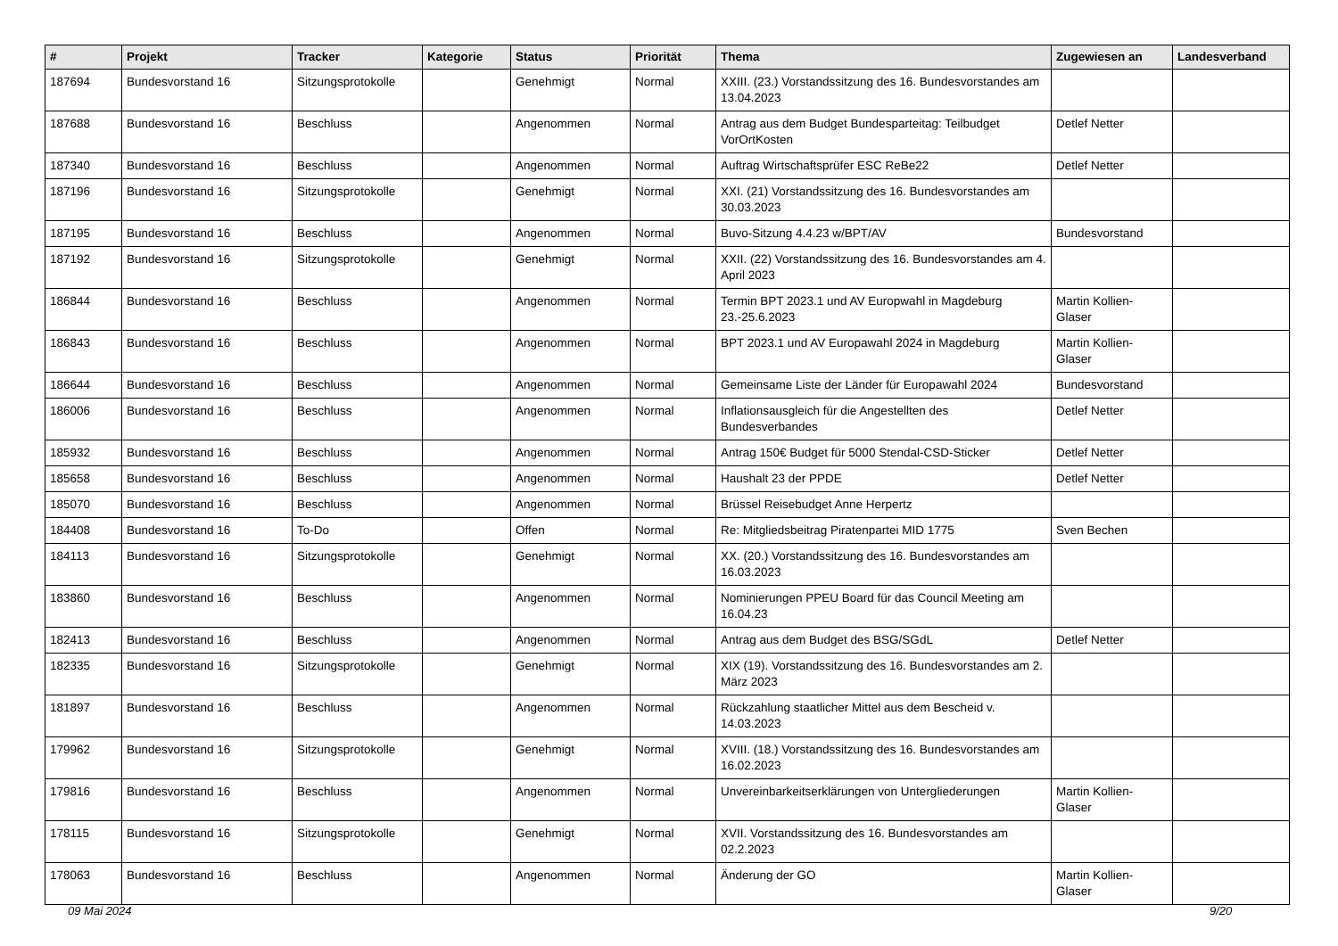| # | Projekt | Tracker | Kategorie | Status | Priorität | Thema | Zugewiesen an | Landesverband |
| --- | --- | --- | --- | --- | --- | --- | --- | --- |
| 187694 | Bundesvorstand 16 | Sitzungsprotokolle | | Genehmigt | Normal | XXIII. (23.) Vorstandssitzung des 16. Bundesvorstandes am 13.04.2023 | | |
| 187688 | Bundesvorstand 16 | Beschluss | | Angenommen | Normal | Antrag aus dem Budget Bundesparteitag: Teilbudget VorOrtKosten | Detlef Netter | |
| 187340 | Bundesvorstand 16 | Beschluss | | Angenommen | Normal | Auftrag Wirtschaftsprüfer ESC ReBe22 | Detlef Netter | |
| 187196 | Bundesvorstand 16 | Sitzungsprotokolle | | Genehmigt | Normal | XXI. (21) Vorstandssitzung des 16. Bundesvorstandes am 30.03.2023 | | |
| 187195 | Bundesvorstand 16 | Beschluss | | Angenommen | Normal | Buvo-Sitzung 4.4.23 w/BPT/AV | Bundesvorstand | |
| 187192 | Bundesvorstand 16 | Sitzungsprotokolle | | Genehmigt | Normal | XXII. (22) Vorstandssitzung des 16. Bundesvorstandes am 4. April 2023 | | |
| 186844 | Bundesvorstand 16 | Beschluss | | Angenommen | Normal | Termin BPT 2023.1 und AV Europwahl in Magdeburg 23.-25.6.2023 | Martin Kollien-Glaser | |
| 186843 | Bundesvorstand 16 | Beschluss | | Angenommen | Normal | BPT 2023.1 und AV Europawahl 2024 in Magdeburg | Martin Kollien-Glaser | |
| 186644 | Bundesvorstand 16 | Beschluss | | Angenommen | Normal | Gemeinsame Liste der Länder für Europawahl 2024 | Bundesvorstand | |
| 186006 | Bundesvorstand 16 | Beschluss | | Angenommen | Normal | Inflationsausgleich für die Angestellten des Bundesverbandes | Detlef Netter | |
| 185932 | Bundesvorstand 16 | Beschluss | | Angenommen | Normal | Antrag 150€ Budget für 5000 Stendal-CSD-Sticker | Detlef Netter | |
| 185658 | Bundesvorstand 16 | Beschluss | | Angenommen | Normal | Haushalt 23 der PPDE | Detlef Netter | |
| 185070 | Bundesvorstand 16 | Beschluss | | Angenommen | Normal | Brüssel Reisebudget Anne Herpertz | | |
| 184408 | Bundesvorstand 16 | To-Do | | Offen | Normal | Re: Mitgliedsbeitrag Piratenpartei MID 1775 | Sven Bechen | |
| 184113 | Bundesvorstand 16 | Sitzungsprotokolle | | Genehmigt | Normal | XX. (20.) Vorstandssitzung des 16. Bundesvorstandes am 16.03.2023 | | |
| 183860 | Bundesvorstand 16 | Beschluss | | Angenommen | Normal | Nominierungen PPEU Board für das Council Meeting am 16.04.23 | | |
| 182413 | Bundesvorstand 16 | Beschluss | | Angenommen | Normal | Antrag aus dem Budget des BSG/SGdL | Detlef Netter | |
| 182335 | Bundesvorstand 16 | Sitzungsprotokolle | | Genehmigt | Normal | XIX (19). Vorstandssitzung des 16. Bundesvorstandes am 2. März 2023 | | |
| 181897 | Bundesvorstand 16 | Beschluss | | Angenommen | Normal | Rückzahlung staatlicher Mittel aus dem Bescheid v. 14.03.2023 | | |
| 179962 | Bundesvorstand 16 | Sitzungsprotokolle | | Genehmigt | Normal | XVIII. (18.) Vorstandssitzung des 16. Bundesvorstandes am 16.02.2023 | | |
| 179816 | Bundesvorstand 16 | Beschluss | | Angenommen | Normal | Unvereinbarkeitserklärungen von Untergliederungen | Martin Kollien-Glaser | |
| 178115 | Bundesvorstand 16 | Sitzungsprotokolle | | Genehmigt | Normal | XVII. Vorstandssitzung des 16. Bundesvorstandes am 02.2.2023 | | |
| 178063 | Bundesvorstand 16 | Beschluss | | Angenommen | Normal | Änderung der GO | Martin Kollien-Glaser | |
09 Mai 2024 9/20